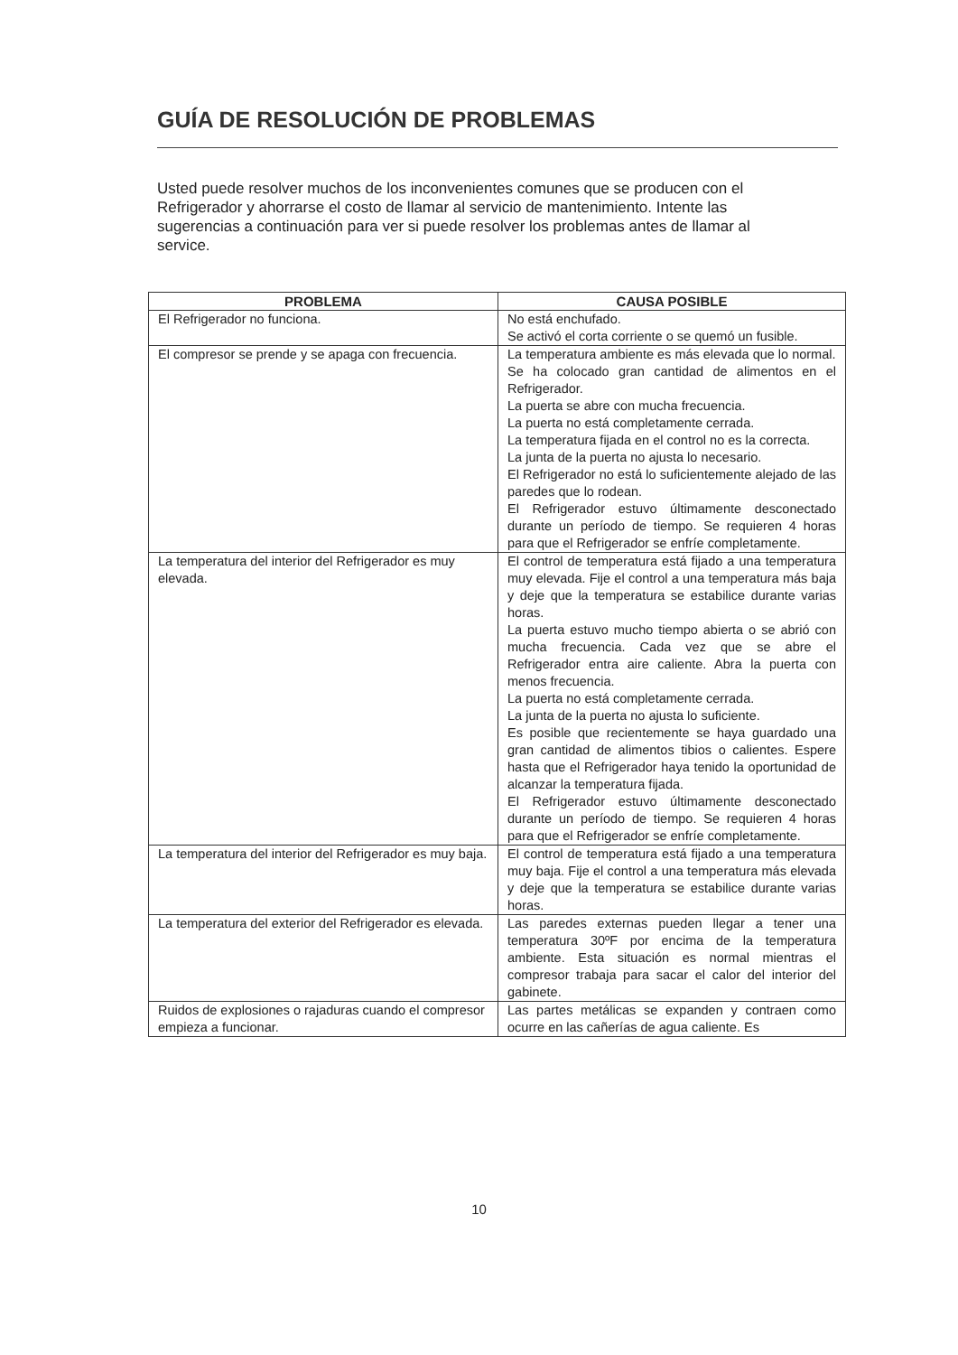GUÍA DE RESOLUCIÓN DE PROBLEMAS
Usted puede resolver muchos de los inconvenientes comunes que se producen con el Refrigerador y ahorrarse el costo de llamar al servicio de mantenimiento. Intente las sugerencias a continuación para ver si puede resolver los problemas antes de llamar al service.
| PROBLEMA | CAUSA POSIBLE |
| --- | --- |
| El Refrigerador no funciona. | No está enchufado. Se activó el corta corriente o se quemó un fusible. |
| El compresor se prende y se apaga con frecuencia. | La temperatura ambiente es más elevada que lo normal. Se ha colocado gran cantidad de alimentos en el Refrigerador. La puerta se abre con mucha frecuencia. La puerta no está completamente cerrada. La temperatura fijada en el control no es la correcta. La junta de la puerta no ajusta lo necesario. El Refrigerador no está lo suficientemente alejado de las paredes que lo rodean. El Refrigerador estuvo últimamente desconectado durante un período de tiempo. Se requieren 4 horas para que el Refrigerador se enfríe completamente. |
| La temperatura del interior del Refrigerador es muy elevada. | El control de temperatura está fijado a una temperatura muy elevada. Fije el control a una temperatura más baja y deje que la temperatura se estabilice durante varias horas. La puerta estuvo mucho tiempo abierta o se abrió con mucha frecuencia. Cada vez que se abre el Refrigerador entra aire caliente. Abra la puerta con menos frecuencia. La puerta no está completamente cerrada. La junta de la puerta no ajusta lo suficiente. Es posible que recientemente se haya guardado una gran cantidad de alimentos tibios o calientes. Espere hasta que el Refrigerador haya tenido la oportunidad de alcanzar la temperatura fijada. El Refrigerador estuvo últimamente desconectado durante un período de tiempo. Se requieren 4 horas para que el Refrigerador se enfríe completamente. |
| La temperatura del interior del Refrigerador es muy baja. | El control de temperatura está fijado a una temperatura muy baja. Fije el control a una temperatura más elevada y deje que la temperatura se estabilice durante varias horas. |
| La temperatura del exterior del Refrigerador es elevada. | Las paredes externas pueden llegar a tener una temperatura 30ºF por encima de la temperatura ambiente. Esta situación es normal mientras el compresor trabaja para sacar el calor del interior del gabinete. |
| Ruidos de explosiones o rajaduras cuando el compresor empieza a funcionar. | Las partes metálicas se expanden y contraen como ocurre en las cañerías de agua caliente. Es |
10